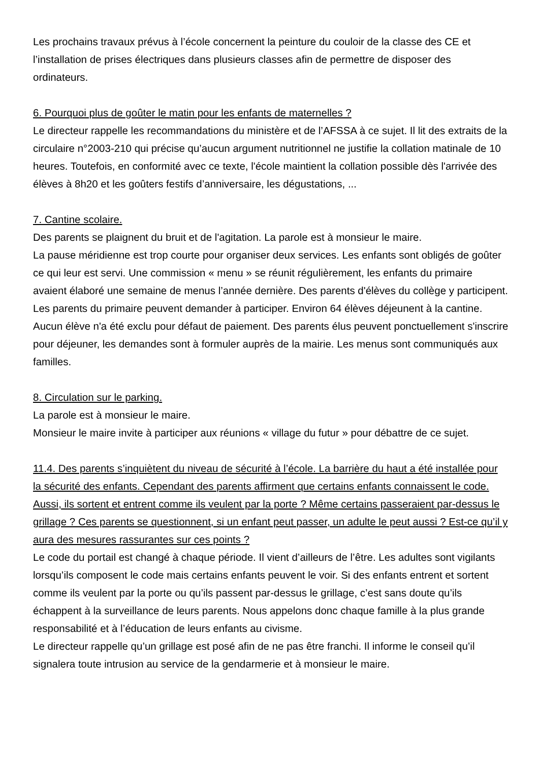Les prochains travaux prévus à l’école concernent la peinture du couloir de la classe des CE et l’installation de prises électriques dans plusieurs classes afin de permettre de disposer des ordinateurs.
6. Pourquoi plus de goûter le matin pour les enfants de maternelles ?
Le directeur rappelle les recommandations du ministère et de l’AFSSA à ce sujet. Il lit des extraits de la circulaire n°2003-210 qui précise qu’aucun argument nutritionnel ne justifie la collation matinale de 10 heures. Toutefois, en conformité avec ce texte, l'école maintient la collation possible dès l'arrivée des élèves à 8h20 et les goûters festifs d’anniversaire, les dégustations, ...
7. Cantine scolaire.
Des parents se plaignent du bruit et de l'agitation. La parole est à monsieur le maire.
La pause méridienne est trop courte pour organiser deux services. Les enfants sont obligés de goûter ce qui leur est servi. Une commission « menu » se réunit régulièrement, les enfants du primaire avaient élaboré une semaine de menus l’année dernière. Des parents d'élèves du collège y participent. Les parents du primaire peuvent demander à participer. Environ 64 élèves déjeunent à la cantine. Aucun élève n'a été exclu pour défaut de paiement. Des parents élus peuvent ponctuellement s'inscrire pour déjeuner, les demandes sont à formuler auprès de la mairie. Les menus sont communiqués aux familles.
8. Circulation sur le parking.
La parole est à monsieur le maire.
Monsieur le maire invite à participer aux réunions « village du futur » pour débattre de ce sujet.
11.4. Des parents s’inquiètent du niveau de sécurité à l’école. La barrière du haut a été installée pour la sécurité des enfants. Cependant des parents affirment que certains enfants connaissent le code. Aussi, ils sortent et entrent comme ils veulent par la porte ? Même certains passeraient par-dessus le grillage ? Ces parents se questionnent, si un enfant peut passer, un adulte le peut aussi ? Est-ce qu’il y aura des mesures rassurantes sur ces points ?
Le code du portail est changé à chaque période. Il vient d’ailleurs de l’être. Les adultes sont vigilants lorsqu’ils composent le code mais certains enfants peuvent le voir. Si des enfants entrent et sortent comme ils veulent par la porte ou qu’ils passent par-dessus le grillage, c’est sans doute qu’ils échappent à la surveillance de leurs parents. Nous appelons donc chaque famille à la plus grande responsabilité et à l’éducation de leurs enfants au civisme.
Le directeur rappelle qu’un grillage est posé afin de ne pas être franchi. Il informe le conseil qu’il signalera toute intrusion au service de la gendarmerie et à monsieur le maire.